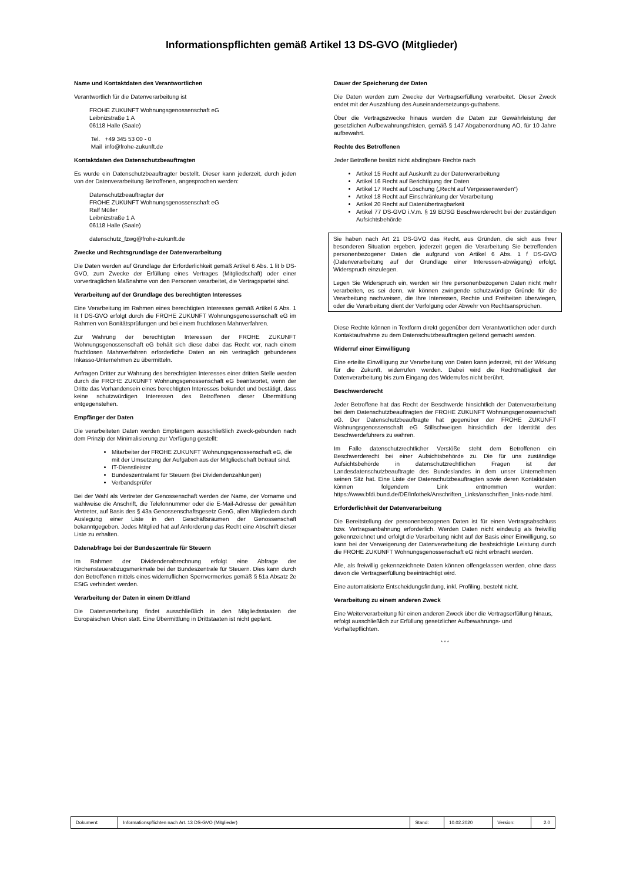Informationspflichten gemäß Artikel 13 DS-GVO (Mitglieder)
Name und Kontaktdaten des Verantwortlichen
Verantwortlich für die Datenverarbeitung ist
FROHE ZUKUNFT Wohnungsgenossenschaft eG
Leibnizstraße 1 A
06118 Halle (Saale)
Tel. +49 345 53 00 - 0
Mail info@frohe-zukunft.de
Kontaktdaten des Datenschutzbeauftragten
Es wurde ein Datenschutzbeauftragter bestellt. Dieser kann jederzeit, durch jeden von der Datenverarbeitung Betroffenen, angesprochen werden:
Datenschutzbeauftragter der
FROHE ZUKUNFT Wohnungsgenossenschaft eG
Ralf Müller
Leibnizstraße 1 A
06118 Halle (Saale)
datenschutz_fzwg@frohe-zukunft.de
Zwecke und Rechtsgrundlage der Datenverarbeitung
Die Daten werden auf Grundlage der Erforderlichkeit gemäß Artikel 6 Abs. 1 lit b DS-GVO, zum Zwecke der Erfüllung eines Vertrages (Mitgliedschaft) oder einer vorvertraglichen Maßnahme von den Personen verarbeitet, die Vertragspartei sind.
Verarbeitung auf der Grundlage des berechtigten Interesses
Eine Verarbeitung im Rahmen eines berechtigten Interesses gemäß Artikel 6 Abs. 1 lit f DS-GVO erfolgt durch die FROHE ZUKUNFT Wohnungsgenossenschaft eG im Rahmen von Bonitätsprüfungen und bei einem fruchtlosen Mahnverfahren.
Zur Wahrung der berechtigten Interessen der FROHE ZUKUNFT Wohnungsgenossenschaft eG behält sich diese dabei das Recht vor, nach einem fruchtlosen Mahnverfahren erforderliche Daten an ein vertraglich gebundenes Inkasso-Unternehmen zu übermitteln.
Anfragen Dritter zur Wahrung des berechtigten Interesses einer dritten Stelle werden durch die FROHE ZUKUNFT Wohnungsgenossenschaft eG beantwortet, wenn der Dritte das Vorhandensein eines berechtigten Interesses bekundet und bestätigt, dass keine schutzwürdigen Interessen des Betroffenen dieser Übermittlung entgegenstehen.
Empfänger der Daten
Die verarbeiteten Daten werden Empfängern ausschließlich zweck-gebunden nach dem Prinzip der Minimalisierung zur Verfügung gestellt:
Mitarbeiter der FROHE ZUKUNFT Wohnungsgenossenschaft eG, die mit der Umsetzung der Aufgaben aus der Mitgliedschaft betraut sind.
IT-Dienstleister
Bundeszentralamt für Steuern (bei Dividendenzahlungen)
Verbandsprüfer
Bei der Wahl als Vertreter der Genossenschaft werden der Name, der Vorname und wahlweise die Anschrift, die Telefonnummer oder die E-Mail-Adresse der gewählten Vertreter, auf Basis des § 43a Genossenschaftsgesetz GenG, allen Mitgliedern durch Auslegung einer Liste in den Geschäftsräumen der Genossenschaft bekanntgegeben. Jedes Mitglied hat auf Anforderung das Recht eine Abschrift dieser Liste zu erhalten.
Datenabfrage bei der Bundeszentrale für Steuern
Im Rahmen der Dividendenabrechnung erfolgt eine Abfrage der Kirchensteuerabzugsmerkmale bei der Bundeszentrale für Steuern. Dies kann durch den Betroffenen mittels eines widerruflichen Sperrvermerkes gemäß § 51a Absatz 2e EStG verhindert werden.
Verarbeitung der Daten in einem Drittland
Die Datenverarbeitung findet ausschließlich in den Mitgliedsstaaten der Europäischen Union statt. Eine Übermittlung in Drittstaaten ist nicht geplant.
Dauer der Speicherung der Daten
Die Daten werden zum Zwecke der Vertragserfüllung verarbeitet. Dieser Zweck endet mit der Auszahlung des Auseinandersetzungs-guthabens.
Über die Vertragszwecke hinaus werden die Daten zur Gewährleistung der gesetzlichen Aufbewahrungsfristen, gemäß § 147 Abgabenordnung AO, für 10 Jahre aufbewahrt.
Rechte des Betroffenen
Jeder Betroffene besitzt nicht abdingbare Rechte nach
Artikel 15 Recht auf Auskunft zu der Datenverarbeitung
Artikel 16 Recht auf Berichtigung der Daten
Artikel 17 Recht auf Löschung („Recht auf Vergessenwerden“)
Artikel 18 Recht auf Einschränkung der Verarbeitung
Artikel 20 Recht auf Datenübertragbarkeit
Artikel 77 DS-GVO i.V.m. § 19 BDSG Beschwerderecht bei der zuständigen Aufsichtsbehörde
Sie haben nach Art 21 DS-GVO das Recht, aus Gründen, die sich aus Ihrer besonderen Situation ergeben, jederzeit gegen die Verarbeitung Sie betreffenden personenbezogener Daten die aufgrund von Artikel 6 Abs. 1 f DS-GVO (Datenverarbeitung auf der Grundlage einer Interessen-abwägung) erfolgt, Widerspruch einzulegen.
Legen Sie Widerspruch ein, werden wir Ihre personenbezogenen Daten nicht mehr verarbeiten, es sei denn, wir können zwingende schutzwürdige Gründe für die Verarbeitung nachweisen, die Ihre Interessen, Rechte und Freiheiten überwiegen, oder die Verarbeitung dient der Verfolgung oder Abwehr von Rechtsansprüchen.
Diese Rechte können in Textform direkt gegenüber dem Verantwortlichen oder durch Kontaktaufnahme zu dem Datenschutzbeauftragten geltend gemacht werden.
Widerruf einer Einwilligung
Eine erteilte Einwilligung zur Verarbeitung von Daten kann jederzeit, mit der Wirkung für die Zukunft, widerrufen werden. Dabei wird die Rechtmäßigkeit der Datenverarbeitung bis zum Eingang des Widerrufes nicht berührt.
Beschwerderecht
Jeder Betroffene hat das Recht der Beschwerde hinsichtlich der Datenverarbeitung bei dem Datenschutzbeauftragten der FROHE ZUKUNFT Wohnungsgenossenschaft eG. Der Datenschutzbeauftragte hat gegenüber der FROHE ZUKUNFT Wohnungsgenossenschaft eG Stillschweigen hinsichtlich der Identität des Beschwerdeführers zu wahren.
Im Falle datenschutzrechtlicher Verstöße steht dem Betroffenen ein Beschwerderecht bei einer Aufsichtsbehörde zu. Die für uns zuständige Aufsichtsbehörde in datenschutzrechtlichen Fragen ist der Landesdatenschutzbeauftragte des Bundeslandes in dem unser Unternehmen seinen Sitz hat. Eine Liste der Datenschutzbeauftragten sowie deren Kontaktdaten können folgendem Link entnommen werden: https://www.bfdi.bund.de/DE/Infothek/Anschriften_Links/anschriften_links-node.html.
Erforderlichkeit der Datenverarbeitung
Die Bereitstellung der personenbezogenen Daten ist für einen Vertragsabschluss bzw. Vertragsanbahnung erforderlich. Werden Daten nicht eindeutig als freiwillig gekennzeichnet und erfolgt die Verarbeitung nicht auf der Basis einer Einwilligung, so kann bei der Verweigerung der Datenverarbeitung die beabsichtigte Leistung durch die FROHE ZUKUNFT Wohnungsgenossenschaft eG nicht erbracht werden.
Alle, als freiwillig gekennzeichnete Daten können offengelassen werden, ohne dass davon die Vertragserfüllung beeinträchtigt wird.
Eine automatisierte Entscheidungsfindung, inkl. Profiling, besteht nicht.
Verarbeitung zu einem anderen Zweck
Eine Weiterverarbeitung für einen anderen Zweck über die Vertragserfüllung hinaus, erfolgt ausschließlich zur Erfüllung gesetzlicher Aufbewahrungs- und Vorhaltepflichten.
* * *
| Dokument: | Informationspflichten nach Art. 13 DS-GVO (Mitglieder) | Stand: | 10.02.2020 | Version: | 2.0 |